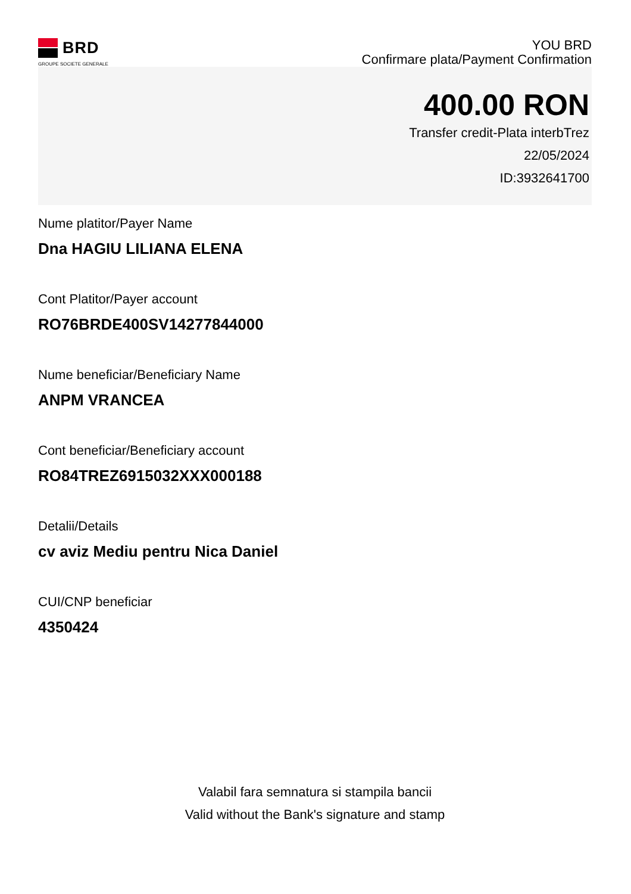BRD
GROUPE SOCIETE GENERALE
YOU BRD
Confirmare plata/Payment Confirmation
400.00 RON
Transfer credit-Plata interbTrez
22/05/2024
ID:3932641700
Nume platitor/Payer Name
Dna HAGIU LILIANA ELENA
Cont Platitor/Payer account
RO76BRDE400SV14277844000
Nume beneficiar/Beneficiary Name
ANPM VRANCEA
Cont beneficiar/Beneficiary account
RO84TREZ6915032XXX000188
Detalii/Details
cv aviz Mediu pentru Nica Daniel
CUI/CNP beneficiar
4350424
Valabil fara semnatura si stampila bancii
Valid without the Bank's signature and stamp